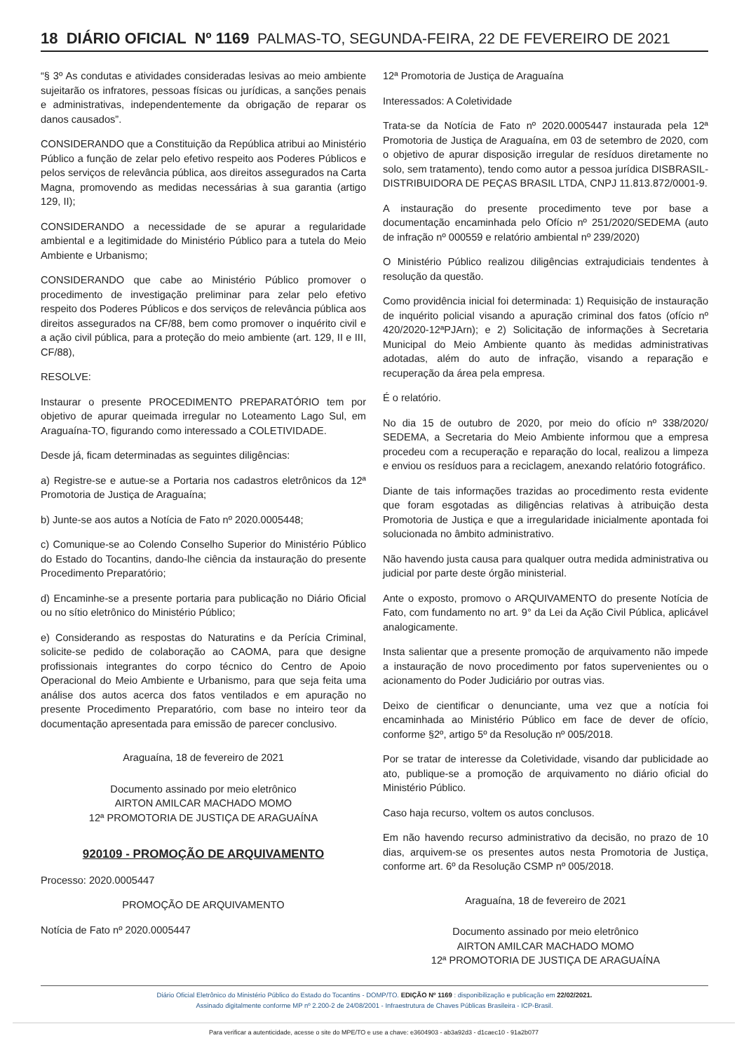18 DIÁRIO OFICIAL Nº 1169 PALMAS-TO, SEGUNDA-FEIRA, 22 DE FEVEREIRO DE 2021
“§ 3º As condutas e atividades consideradas lesivas ao meio ambiente sujeitarão os infratores, pessoas físicas ou jurídicas, a sanções penais e administrativas, independentemente da obrigação de reparar os danos causados”.
CONSIDERANDO que a Constituição da República atribui ao Ministério Público a função de zelar pelo efetivo respeito aos Poderes Públicos e pelos serviços de relevância pública, aos direitos assegurados na Carta Magna, promovendo as medidas necessárias à sua garantia (artigo 129, II);
CONSIDERANDO a necessidade de se apurar a regularidade ambiental e a legitimidade do Ministério Público para a tutela do Meio Ambiente e Urbanismo;
CONSIDERANDO que cabe ao Ministério Público promover o procedimento de investigação preliminar para zelar pelo efetivo respeito dos Poderes Públicos e dos serviços de relevância pública aos direitos assegurados na CF/88, bem como promover o inquérito civil e a ação civil pública, para a proteção do meio ambiente (art. 129, II e III, CF/88),
RESOLVE:
Instaurar o presente PROCEDIMENTO PREPARATÓRIO tem por objetivo de apurar queimada irregular no Loteamento Lago Sul, em Araguaína-TO, figurando como interessado a COLETIVIDADE.
Desde já, ficam determinadas as seguintes diligências:
a) Registre-se e autue-se a Portaria nos cadastros eletrônicos da 12ª Promotoria de Justiça de Araguaína;
b) Junte-se aos autos a Notícia de Fato nº 2020.0005448;
c) Comunique-se ao Colendo Conselho Superior do Ministério Público do Estado do Tocantins, dando-lhe ciência da instauração do presente Procedimento Preparatório;
d) Encaminhe-se a presente portaria para publicação no Diário Oficial ou no sítio eletrônico do Ministério Público;
e) Considerando as respostas do Naturatins e da Perícia Criminal, solicite-se pedido de colaboração ao CAOMA, para que designe profissionais integrantes do corpo técnico do Centro de Apoio Operacional do Meio Ambiente e Urbanismo, para que seja feita uma análise dos autos acerca dos fatos ventilados e em apuração no presente Procedimento Preparatório, com base no inteiro teor da documentação apresentada para emissão de parecer conclusivo.
Araguaína, 18 de fevereiro de 2021
Documento assinado por meio eletrônico
AIRTON AMILCAR MACHADO MOMO
12ª PROMOTORIA DE JUSTIÇA DE ARAGUAÍNA
920109 - PROMOÇÃO DE ARQUIVAMENTO
Processo: 2020.0005447
PROMOÇÃO DE ARQUIVAMENTO
Notícia de Fato nº 2020.0005447
12ª Promotoria de Justiça de Araguaína
Interessados: A Coletividade
Trata-se da Notícia de Fato nº 2020.0005447 instaurada pela 12ª Promotoria de Justiça de Araguaína, em 03 de setembro de 2020, com o objetivo de apurar disposição irregular de resíduos diretamente no solo, sem tratamento), tendo como autor a pessoa jurídica DISBRASIL-DISTRIBUIDORA DE PEÇAS BRASIL LTDA, CNPJ 11.813.872/0001-9.
A instauração do presente procedimento teve por base a documentação encaminhada pelo Ofício nº 251/2020/SEDEMA (auto de infração nº 000559 e relatório ambiental nº 239/2020)
O Ministério Público realizou diligências extrajudiciais tendentes à resolução da questão.
Como providência inicial foi determinada: 1) Requisição de instauração de inquérito policial visando a apuração criminal dos fatos (ofício nº 420/2020-12ªPJArn); e 2) Solicitação de informações à Secretaria Municipal do Meio Ambiente quanto às medidas administrativas adotadas, além do auto de infração, visando a reparação e recuperação da área pela empresa.
É o relatório.
No dia 15 de outubro de 2020, por meio do ofício nº 338/2020/ SEDEMA, a Secretaria do Meio Ambiente informou que a empresa procedeu com a recuperação e reparação do local, realizou a limpeza e enviou os resíduos para a reciclagem, anexando relatório fotográfico.
Diante de tais informações trazidas ao procedimento resta evidente que foram esgotadas as diligências relativas à atribuição desta Promotoria de Justiça e que a irregularidade inicialmente apontada foi solucionada no âmbito administrativo.
Não havendo justa causa para qualquer outra medida administrativa ou judicial por parte deste órgão ministerial.
Ante o exposto, promovo o ARQUIVAMENTO do presente Notícia de Fato, com fundamento no art. 9° da Lei da Ação Civil Pública, aplicável analogicamente.
Insta salientar que a presente promoção de arquivamento não impede a instauração de novo procedimento por fatos supervenientes ou o acionamento do Poder Judiciário por outras vias.
Deixo de cientificar o denunciante, uma vez que a notícia foi encaminhada ao Ministério Público em face de dever de ofício, conforme §2º, artigo 5º da Resolução nº 005/2018.
Por se tratar de interesse da Coletividade, visando dar publicidade ao ato, publique-se a promoção de arquivamento no diário oficial do Ministério Público.
Caso haja recurso, voltem os autos conclusos.
Em não havendo recurso administrativo da decisão, no prazo de 10 dias, arquivem-se os presentes autos nesta Promotoria de Justiça, conforme art. 6º da Resolução CSMP nº 005/2018.
Araguaína, 18 de fevereiro de 2021
Documento assinado por meio eletrônico
AIRTON AMILCAR MACHADO MOMO
12ª PROMOTORIA DE JUSTIÇA DE ARAGUAÍNA
Diário Oficial Eletrônico do Ministério Público do Estado do Tocantins - DOMP/TO. EDIÇÃO Nº 1169 : disponibilização e publicação em 22/02/2021.
Assinado digitalmente conforme MP nº 2.200-2 de 24/08/2001 - Infraestrutura de Chaves Públicas Brasileira - ICP-Brasil.
Para verificar a autenticidade, acesse o site do MPE/TO e use a chave: e3604903 - ab3a92d3 - d1caec10 - 91a2b077